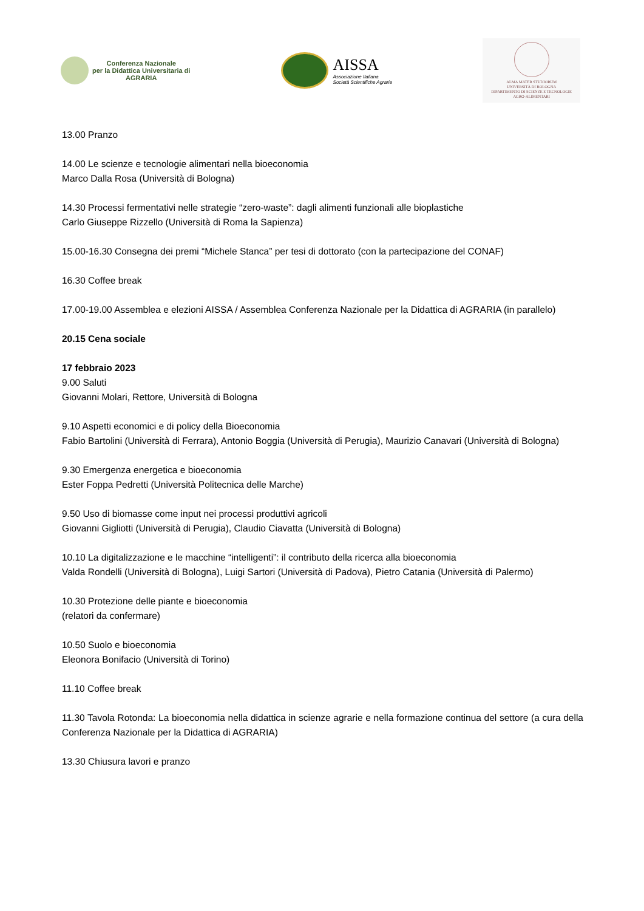Conferenza Nazionale
per la Didattica Universitaria di
AGRARIA
AISSA
Associazione Italiana
Società Scientifiche Agrarie
ALMA MATER STUDIORUM
UNIVERSITÀ DI BOLOGNA
DIPARTIMENTO DI SCIENZE E TECNOLOGIE
AGRO-ALIMENTARI
13.00 Pranzo
14.00 Le scienze e tecnologie alimentari nella bioeconomia
Marco Dalla Rosa (Università di Bologna)
14.30 Processi fermentativi nelle strategie “zero-waste”: dagli alimenti funzionali alle bioplastiche
Carlo Giuseppe Rizzello (Università di Roma la Sapienza)
15.00-16.30 Consegna dei premi “Michele Stanca” per tesi di dottorato (con la partecipazione del CONAF)
16.30 Coffee break
17.00-19.00 Assemblea e elezioni AISSA / Assemblea Conferenza Nazionale per la Didattica di AGRARIA (in parallelo)
20.15 Cena sociale
17 febbraio 2023
9.00 Saluti
Giovanni Molari, Rettore, Università di Bologna
9.10 Aspetti economici e di policy della Bioeconomia
Fabio Bartolini (Università di Ferrara), Antonio Boggia (Università di Perugia), Maurizio Canavari (Università di Bologna)
9.30 Emergenza energetica e bioeconomia
Ester Foppa Pedretti (Università Politecnica delle Marche)
9.50 Uso di biomasse come input nei processi produttivi agricoli
Giovanni Gigliotti (Università di Perugia), Claudio Ciavatta (Università di Bologna)
10.10 La digitalizzazione e le macchine “intelligenti”: il contributo della ricerca alla bioeconomia
Valda Rondelli (Università di Bologna), Luigi Sartori (Università di Padova), Pietro Catania (Università di Palermo)
10.30 Protezione delle piante e bioeconomia
(relatori da confermare)
10.50 Suolo e bioeconomia
Eleonora Bonifacio (Università di Torino)
11.10 Coffee break
11.30 Tavola Rotonda: La bioeconomia nella didattica in scienze agrarie e nella formazione continua del settore (a cura della Conferenza Nazionale per la Didattica di AGRARIA)
13.30 Chiusura lavori e pranzo